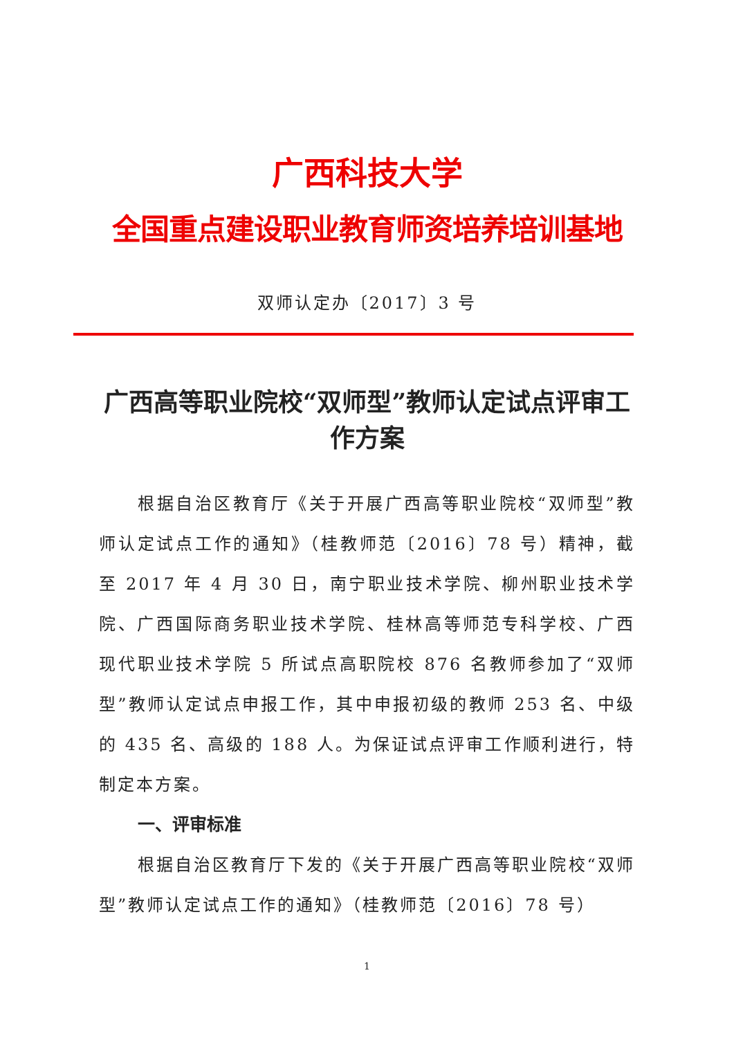广西科技大学
全国重点建设职业教育师资培养培训基地
双师认定办〔2017〕3 号
广西高等职业院校“双师型”教师认定试点评审工作方案
根据自治区教育厅《关于开展广西高等职业院校“双师型”教师认定试点工作的通知》（桂教师范〔2016〕78 号）精神，截至 2017 年 4 月 30 日，南宁职业技术学院、柳州职业技术学院、广西国际商务职业技术学院、桂林高等师范专科学校、广西现代职业技术学院 5 所试点高职院校 876 名教师参加了“双师型”教师认定试点申报工作，其中申报初级的教师 253 名、中级的 435 名、高级的 188 人。为保证试点评审工作顺利进行，特制定本方案。
一、评审标准
根据自治区教育厅下发的《关于开展广西高等职业院校“双师型”教师认定试点工作的通知》（桂教师范〔2016〕78 号）
1